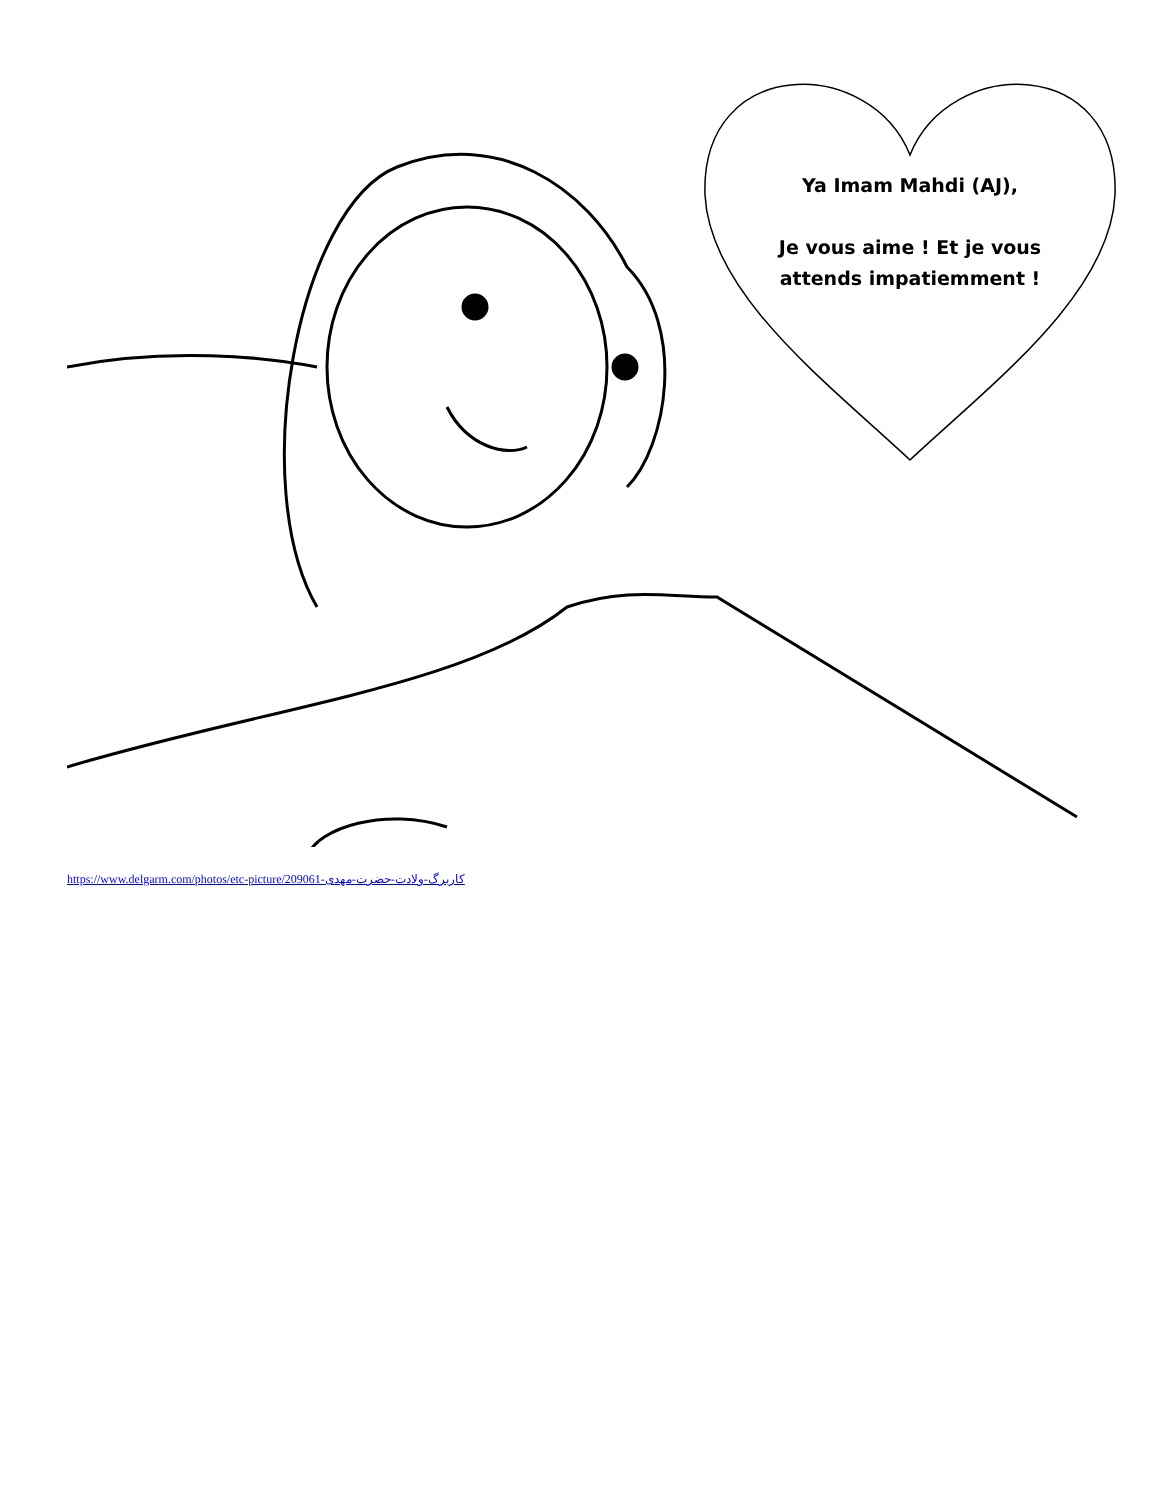Ya Imam Mahdi (AJ),
Je vous aime ! Et je vous attends impatiemment !
https://www.delgarm.com/photos/etc-picture/209061-کاربرگ-ولادت-حضرت-مهدی